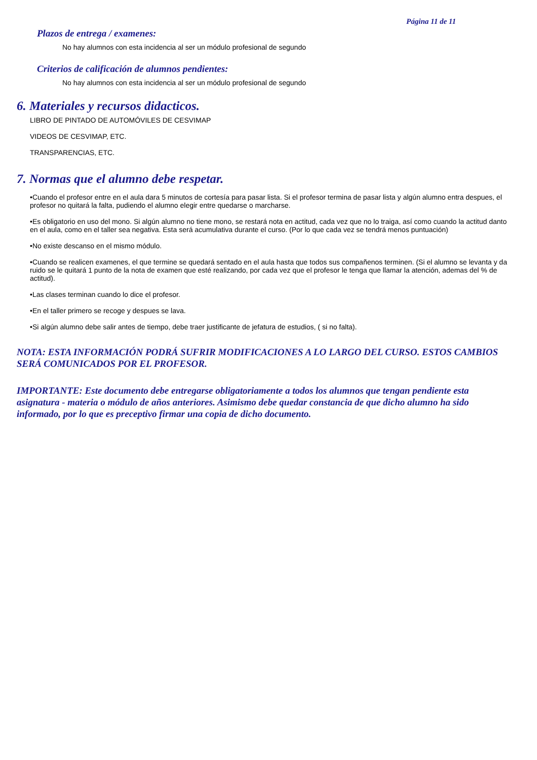Página 11 de 11
Plazos de entrega / examenes:
No hay alumnos con esta incidencia al ser un módulo profesional de segundo
Criterios de calificación de alumnos pendientes:
No hay alumnos con esta incidencia al ser un módulo profesional de segundo
6. Materiales y recursos didacticos.
LIBRO DE PINTADO DE AUTOMÓVILES DE CESVIMAP
VIDEOS DE CESVIMAP, ETC.
TRANSPARENCIAS, ETC.
7. Normas que el alumno debe respetar.
•Cuando el profesor entre en el aula dara 5 minutos de cortesía para pasar lista. Si el profesor termina de pasar lista y algún alumno entra despues, el profesor no quitará la falta, pudiendo el alumno elegir entre quedarse o marcharse.
•Es obligatorio en uso del mono. Si algún alumno no tiene mono, se restará nota en actitud, cada vez que no lo traiga, así como cuando la actitud danto en el aula, como en el taller sea negativa. Esta será acumulativa durante el curso. (Por lo que cada vez se tendrá menos puntuación)
•No existe descanso en el mismo módulo.
•Cuando se realicen examenes, el que termine se quedará sentado en el aula hasta que todos sus compañenos terminen. (Si el alumno se levanta y da ruido se le quitará 1 punto de la nota de examen que esté realizando, por cada vez que el profesor le tenga que llamar la atención, ademas del % de actitud).
•Las clases terminan cuando lo dice el profesor.
•En el taller primero se recoge y despues se lava.
•Si algún alumno debe salir antes de tiempo, debe traer justificante de jefatura de estudios, ( si no falta).
NOTA: ESTA INFORMACIÓN PODRÁ SUFRIR MODIFICACIONES A LO LARGO DEL CURSO. ESTOS CAMBIOS SERÁ COMUNICADOS POR EL PROFESOR.
IMPORTANTE: Este documento debe entregarse obligatoriamente a todos los alumnos que tengan pendiente esta asignatura - materia o módulo de años anteriores. Asimismo debe quedar constancia de que dicho alumno ha sido informado, por lo que es preceptivo firmar una copia de dicho documento.